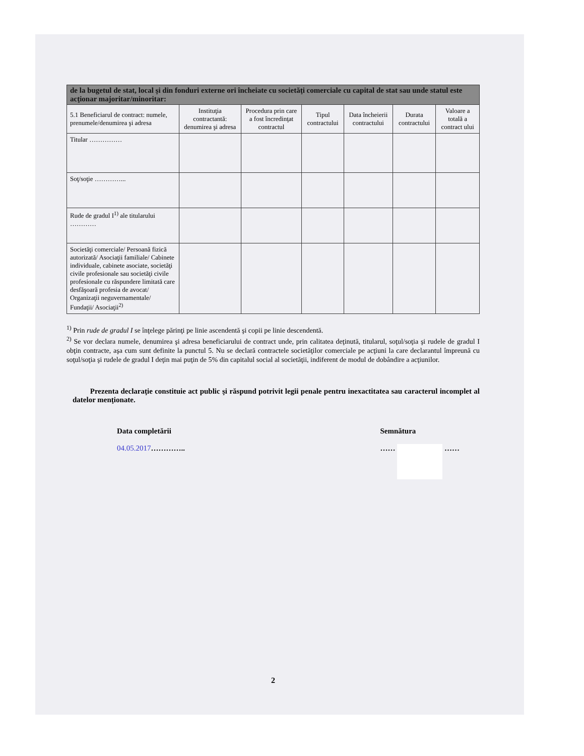| de la bugetul de stat, local şi din fonduri externe ori încheiate cu societăţi comerciale cu capital de stat sau unde statul este acţionar majoritar/minoritar: | | | | | | |
| 5.1 Beneficiarul de contract: numele, prenumele/denumirea şi adresa | Instituţia contractantă: denumirea şi adresa | Procedura prin care a fost încredinţat contractul | Tipul contractului | Data încheierii contractului | Durata contractului | Valoare a totală a contract ului |
| Titular …………… | | | | | | |
| Soţ/soţie …………... | | | | | | |
| Rude de gradul I<sup>1)</sup> ale titularului ………… | | | | | | |
| Societăţi comerciale/ Persoană fizică autorizată/ Asociaţii familiale/ Cabinete individuale, cabinete asociate, societăţi civile profesionale sau societăţi civile profesionale cu răspundere limitată care desfăşoară profesia de avocat/ Organizaţii neguvernamentale/ Fundaţii/ Asociaţii<sup>2)</sup> | | | | | | |
<sup>1)</sup> Prin rude de gradul I se înţelege părinţi pe linie ascendentă şi copii pe linie descendentă.
<sup>2)</sup> Se vor declara numele, denumirea şi adresa beneficiarului de contract unde, prin calitatea deţinută, titularul, soţul/soţia şi rudele de gradul I obţin contracte, aşa cum sunt definite la punctul 5. Nu se declară contractele societăţilor comerciale pe acţiuni la care declarantul împreună cu soţul/soţia şi rudele de gradul I deţin mai puţin de 5% din capitalul social al societăţii, indiferent de modul de dobândire a acţiunilor.
Prezenta declaraţie constituie act public şi răspund potrivit legii penale pentru inexactitatea sau caracterul incomplet al datelor menţionate.
Data completării
04.05.2017…………..
Semnătura
…… ……
2